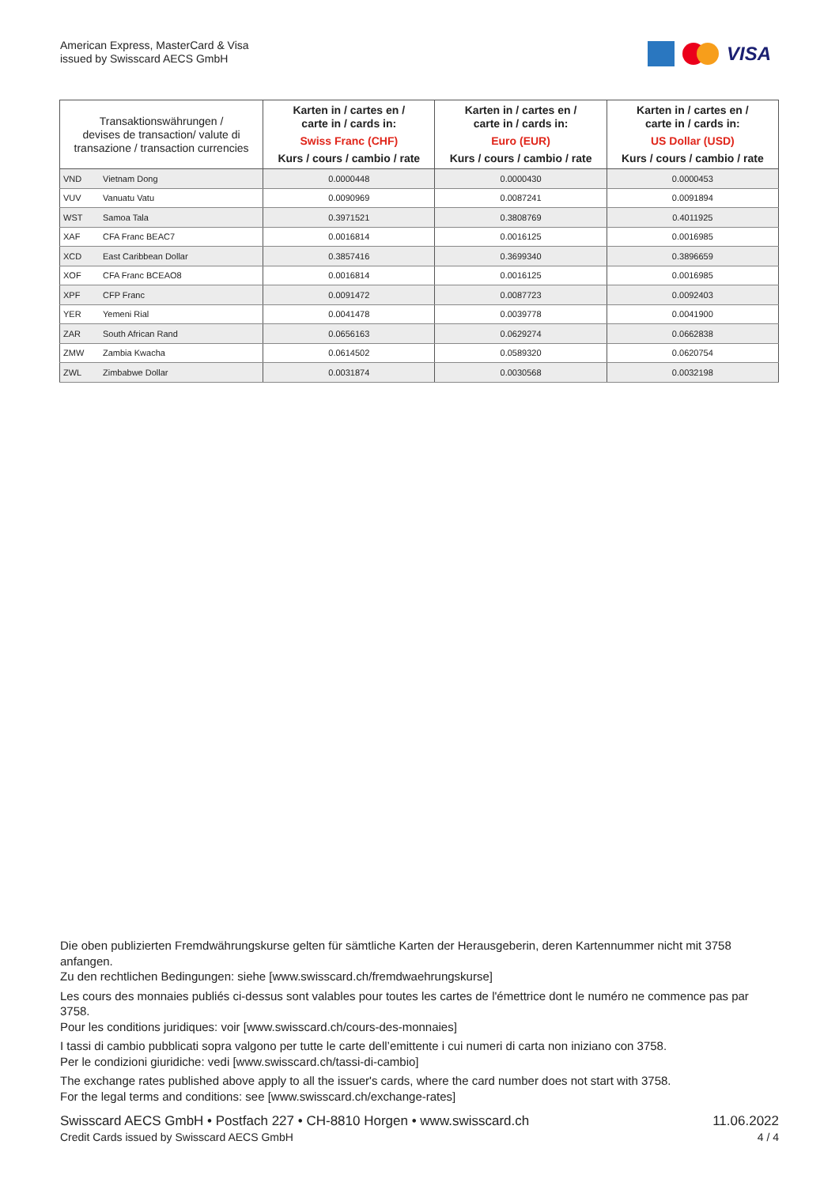American Express, MasterCard & Visa
issued by Swisscard AECS GmbH
VISA
| Transaktionswährungen / devises de transaction/ valute di transazione / transaction currencies | | Karten in / cartes en / carte in / cards in: Swiss Franc (CHF) Kurs / cours / cambio / rate | Karten in / cartes en / carte in / cards in: Euro (EUR) Kurs / cours / cambio / rate | Karten in / cartes en / carte in / cards in: US Dollar (USD) Kurs / cours / cambio / rate |
| --- | --- | --- | --- | --- |
| VND | Vietnam Dong | 0.0000448 | 0.0000430 | 0.0000453 |
| VUV | Vanuatu Vatu | 0.0090969 | 0.0087241 | 0.0091894 |
| WST | Samoa Tala | 0.3971521 | 0.3808769 | 0.4011925 |
| XAF | CFA Franc BEAC7 | 0.0016814 | 0.0016125 | 0.0016985 |
| XCD | East Caribbean Dollar | 0.3857416 | 0.3699340 | 0.3896659 |
| XOF | CFA Franc BCEAO8 | 0.0016814 | 0.0016125 | 0.0016985 |
| XPF | CFP Franc | 0.0091472 | 0.0087723 | 0.0092403 |
| YER | Yemeni Rial | 0.0041478 | 0.0039778 | 0.0041900 |
| ZAR | South African Rand | 0.0656163 | 0.0629274 | 0.0662838 |
| ZMW | Zambia Kwacha | 0.0614502 | 0.0589320 | 0.0620754 |
| ZWL | Zimbabwe Dollar | 0.0031874 | 0.0030568 | 0.0032198 |
Die oben publizierten Fremdwährungskurse gelten für sämtliche Karten der Herausgeberin, deren Kartennummer nicht mit 3758 anfangen.
Zu den rechtlichen Bedingungen: siehe [www.swisscard.ch/fremdwaehrungskurse]
Les cours des monnaies publiés ci-dessus sont valables pour toutes les cartes de l'émettrice dont le numéro ne commence pas par 3758.
Pour les conditions juridiques: voir [www.swisscard.ch/cours-des-monnaies]
I tassi di cambio pubblicati sopra valgono per tutte le carte dell’emittente i cui numeri di carta non iniziano con 3758.
Per le condizioni giuridiche: vedi [www.swisscard.ch/tassi-di-cambio]
The exchange rates published above apply to all the issuer's cards, where the card number does not start with 3758.
For the legal terms and conditions: see [www.swisscard.ch/exchange-rates]
Swisscard AECS GmbH • Postfach 227 • CH-8810 Horgen • www.swisscard.ch
Credit Cards issued by Swisscard AECS GmbH
11.06.2022
4 / 4